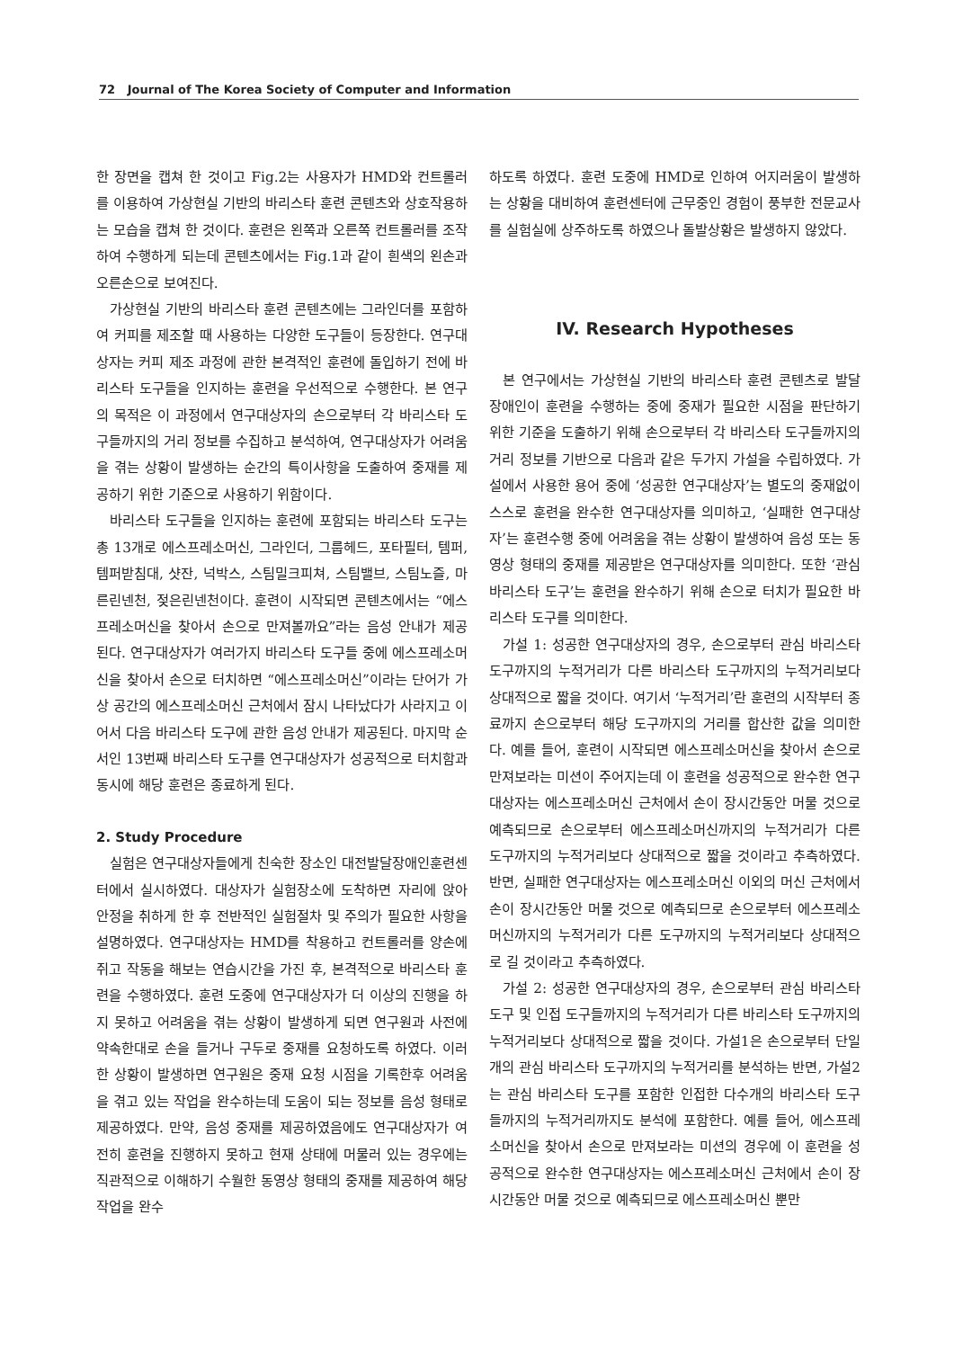72 Journal of The Korea Society of Computer and Information
한 장면을 캡쳐 한 것이고 Fig.2는 사용자가 HMD와 컨트롤러를 이용하여 가상현실 기반의 바리스타 훈련 콘텐츠와 상호작용하는 모습을 캡쳐 한 것이다. 훈련은 왼쪽과 오른쪽 컨트롤러를 조작하여 수행하게 되는데 콘텐츠에서는 Fig.1과 같이 흰색의 왼손과 오른손으로 보여진다.
가상현실 기반의 바리스타 훈련 콘텐츠에는 그라인더를 포함하여 커피를 제조할 때 사용하는 다양한 도구들이 등장한다. 연구대상자는 커피 제조 과정에 관한 본격적인 훈련에 돌입하기 전에 바리스타 도구들을 인지하는 훈련을 우선적으로 수행한다. 본 연구의 목적은 이 과정에서 연구대상자의 손으로부터 각 바리스타 도구들까지의 거리 정보를 수집하고 분석하여, 연구대상자가 어려움을 겪는 상황이 발생하는 순간의 특이사항을 도출하여 중재를 제공하기 위한 기준으로 사용하기 위함이다.
바리스타 도구들을 인지하는 훈련에 포함되는 바리스타 도구는 총 13개로 에스프레소머신, 그라인더, 그룹헤드, 포타필터, 템퍼, 템퍼받침대, 샷잔, 넉박스, 스팀밀크피쳐, 스팀밸브, 스팀노즐, 마른린넨천, 젖은린넨천이다. 훈련이 시작되면 콘텐츠에서는 “에스프레소머신을 찾아서 손으로 만져볼까요”라는 음성 안내가 제공된다. 연구대상자가 여러가지 바리스타 도구들 중에 에스프레소머신을 찾아서 손으로 터치하면 “에스프레소머신”이라는 단어가 가상 공간의 에스프레소머신 근처에서 잠시 나타났다가 사라지고 이어서 다음 바리스타 도구에 관한 음성 안내가 제공된다. 마지막 순서인 13번째 바리스타 도구를 연구대상자가 성공적으로 터치함과 동시에 해당 훈련은 종료하게 된다.
2. Study Procedure
실험은 연구대상자들에게 친숙한 장소인 대전발달장애인훈련센터에서 실시하였다. 대상자가 실험장소에 도착하면 자리에 앉아 안정을 취하게 한 후 전반적인 실험절차 및 주의가 필요한 사항을 설명하였다. 연구대상자는 HMD를 착용하고 컨트롤러를 양손에 쥐고 작동을 해보는 연습시간을 가진 후, 본격적으로 바리스타 훈련을 수행하였다. 훈련 도중에 연구대상자가 더 이상의 진행을 하지 못하고 어려움을 겪는 상황이 발생하게 되면 연구원과 사전에 약속한대로 손을 들거나 구두로 중재를 요청하도록 하였다. 이러한 상황이 발생하면 연구원은 중재 요청 시점을 기록한후 어려움을 겪고 있는 작업을 완수하는데 도움이 되는 정보를 음성 형태로 제공하였다. 만약, 음성 중재를 제공하였음에도 연구대상자가 여전히 훈련을 진행하지 못하고 현재 상태에 머물러 있는 경우에는 직관적으로 이해하기 수월한 동영상 형태의 중재를 제공하여 해당 작업을 완수
하도록 하였다. 훈련 도중에 HMD로 인하여 어지러움이 발생하는 상황을 대비하여 훈련센터에 근무중인 경험이 풍부한 전문교사를 실험실에 상주하도록 하였으나 돌발상황은 발생하지 않았다.
IV. Research Hypotheses
본 연구에서는 가상현실 기반의 바리스타 훈련 콘텐츠로 발달장애인이 훈련을 수행하는 중에 중재가 필요한 시점을 판단하기 위한 기준을 도출하기 위해 손으로부터 각 바리스타 도구들까지의 거리 정보를 기반으로 다음과 같은 두가지 가설을 수립하였다. 가설에서 사용한 용어 중에 ‘성공한 연구대상자’는 별도의 중재없이 스스로 훈련을 완수한 연구대상자를 의미하고, ‘실패한 연구대상자’는 훈련수행 중에 어려움을 겪는 상황이 발생하여 음성 또는 동영상 형태의 중재를 제공받은 연구대상자를 의미한다. 또한 ‘관심 바리스타 도구’는 훈련을 완수하기 위해 손으로 터치가 필요한 바리스타 도구를 의미한다.
가설 1: 성공한 연구대상자의 경우, 손으로부터 관심 바리스타 도구까지의 누적거리가 다른 바리스타 도구까지의 누적거리보다 상대적으로 짧을 것이다. 여기서 ‘누적거리’란 훈련의 시작부터 종료까지 손으로부터 해당 도구까지의 거리를 합산한 값을 의미한다. 예를 들어, 훈련이 시작되면 에스프레소머신을 찾아서 손으로 만져보라는 미션이 주어지는데 이 훈련을 성공적으로 완수한 연구대상자는 에스프레소머신 근처에서 손이 장시간동안 머물 것으로 예측되므로 손으로부터 에스프레소머신까지의 누적거리가 다른 도구까지의 누적거리보다 상대적으로 짧을 것이라고 추측하였다. 반면, 실패한 연구대상자는 에스프레소머신 이외의 머신 근처에서 손이 장시간동안 머물 것으로 예측되므로 손으로부터 에스프레소머신까지의 누적거리가 다른 도구까지의 누적거리보다 상대적으로 길 것이라고 추측하였다.
가설 2: 성공한 연구대상자의 경우, 손으로부터 관심 바리스타 도구 및 인접 도구들까지의 누적거리가 다른 바리스타 도구까지의 누적거리보다 상대적으로 짧을 것이다. 가설1은 손으로부터 단일개의 관심 바리스타 도구까지의 누적거리를 분석하는 반면, 가설2는 관심 바리스타 도구를 포함한 인접한 다수개의 바리스타 도구들까지의 누적거리까지도 분석에 포함한다. 예를 들어, 에스프레소머신을 찾아서 손으로 만져보라는 미션의 경우에 이 훈련을 성공적으로 완수한 연구대상자는 에스프레소머신 근처에서 손이 장시간동안 머물 것으로 예측되므로 에스프레소머신 뿐만